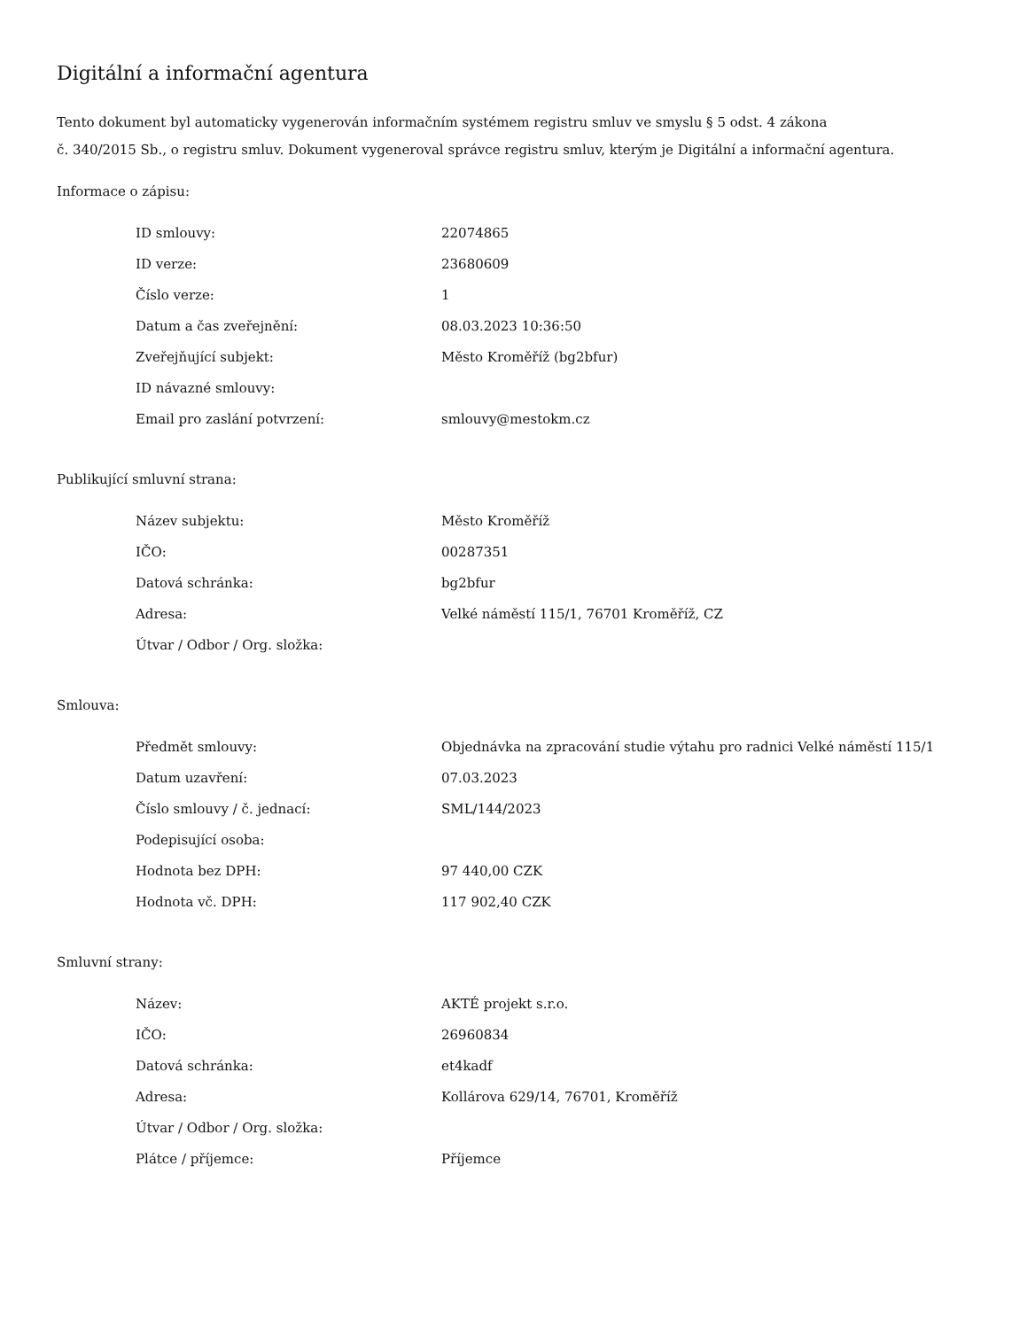Digitální a informační agentura
Tento dokument byl automaticky vygenerován informačním systémem registru smluv ve smyslu § 5 odst. 4 zákona
č. 340/2015 Sb., o registru smluv. Dokument vygeneroval správce registru smluv, kterým je Digitální a informační agentura.
Informace o zápisu:
| ID smlouvy: | 22074865 |
| ID verze: | 23680609 |
| Číslo verze: | 1 |
| Datum a čas zveřejnění: | 08.03.2023 10:36:50 |
| Zveřejňující subjekt: | Město Kroměříž (bg2bfur) |
| ID návazné smlouvy: | |
| Email pro zaslání potvrzení: | smlouvy@mestokm.cz |
Publikující smluvní strana:
| Název subjektu: | Město Kroměříž |
| IČO: | 00287351 |
| Datová schránka: | bg2bfur |
| Adresa: | Velké náměstí 115/1, 76701 Kroměříž, CZ |
| Útvar / Odbor / Org. složka: | |
Smlouva:
| Předmět smlouvy: | Objednávka na zpracování studie výtahu pro radnici Velké náměstí 115/1 |
| Datum uzavření: | 07.03.2023 |
| Číslo smlouvy / č. jednací: | SML/144/2023 |
| Podepisující osoba: | |
| Hodnota bez DPH: | 97 440,00 CZK |
| Hodnota vč. DPH: | 117 902,40 CZK |
Smluvní strany:
| Název: | AKTÉ projekt s.r.o. |
| IČO: | 26960834 |
| Datová schránka: | et4kadf |
| Adresa: | Kollárova 629/14, 76701, Kroměříž |
| Útvar / Odbor / Org. složka: | |
| Plátce / příjemce: | Příjemce |